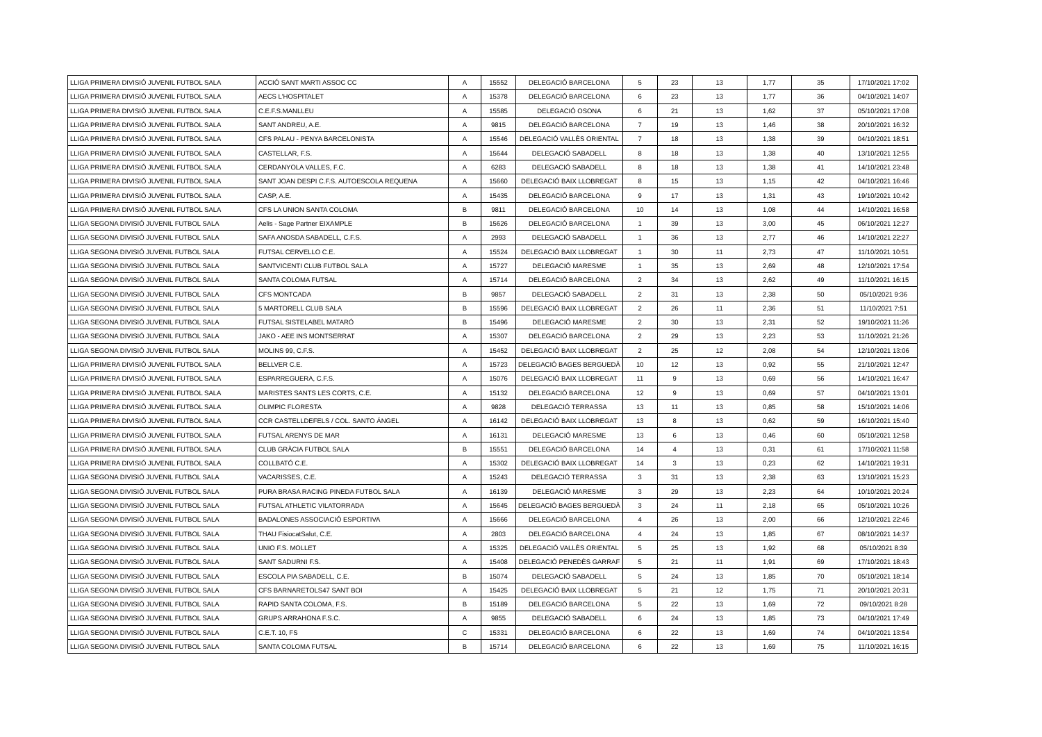| LLIGA PRIMERA DIVISIÓ JUVENIL FUTBOL SALA | ACCIÓ SANT MARTI ASSOC CC | A | 15552 | DELEGACIÓ BARCELONA | 5 | 23 | 13 | 1,77 | 35 | 17/10/2021 17:02 |
| LLIGA PRIMERA DIVISIÓ JUVENIL FUTBOL SALA | AECS L'HOSPITALET | A | 15378 | DELEGACIÓ BARCELONA | 6 | 23 | 13 | 1,77 | 36 | 04/10/2021 14:07 |
| LLIGA PRIMERA DIVISIÓ JUVENIL FUTBOL SALA | C.E.F.S.MANLLEU | A | 15585 | DELEGACIÓ OSONA | 6 | 21 | 13 | 1,62 | 37 | 05/10/2021 17:08 |
| LLIGA PRIMERA DIVISIÓ JUVENIL FUTBOL SALA | SANT ANDREU, A.E. | A | 9815 | DELEGACIÓ BARCELONA | 7 | 19 | 13 | 1,46 | 38 | 20/10/2021 16:32 |
| LLIGA PRIMERA DIVISIÓ JUVENIL FUTBOL SALA | CFS PALAU - PENYA BARCELONISTA | A | 15546 | DELEGACIÓ VALLÈS ORIENTAL | 7 | 18 | 13 | 1,38 | 39 | 04/10/2021 18:51 |
| LLIGA PRIMERA DIVISIÓ JUVENIL FUTBOL SALA | CASTELLAR, F.S. | A | 15644 | DELEGACIÓ SABADELL | 8 | 18 | 13 | 1,38 | 40 | 13/10/2021 12:55 |
| LLIGA PRIMERA DIVISIÓ JUVENIL FUTBOL SALA | CERDANYOLA VALLES, F.C. | A | 6283 | DELEGACIÓ SABADELL | 8 | 18 | 13 | 1,38 | 41 | 14/10/2021 23:48 |
| LLIGA PRIMERA DIVISIÓ JUVENIL FUTBOL SALA | SANT JOAN DESPI C.F.S. AUTOESCOLA REQUENA | A | 15660 | DELEGACIÓ BAIX LLOBREGAT | 8 | 15 | 13 | 1,15 | 42 | 04/10/2021 16:46 |
| LLIGA PRIMERA DIVISIÓ JUVENIL FUTBOL SALA | CASP, A.E. | A | 15435 | DELEGACIÓ BARCELONA | 9 | 17 | 13 | 1,31 | 43 | 19/10/2021 10:42 |
| LLIGA PRIMERA DIVISIÓ JUVENIL FUTBOL SALA | CFS LA UNION SANTA COLOMA | B | 9811 | DELEGACIÓ BARCELONA | 10 | 14 | 13 | 1,08 | 44 | 14/10/2021 16:58 |
| LLIGA SEGONA DIVISIÓ JUVENIL FUTBOL SALA | Aelis - Sage Partner EIXAMPLE | B | 15626 | DELEGACIÓ BARCELONA | 1 | 39 | 13 | 3,00 | 45 | 06/10/2021 12:27 |
| LLIGA SEGONA DIVISIÓ JUVENIL FUTBOL SALA | SAFA ANOSDA SABADELL, C.F.S. | A | 2993 | DELEGACIÓ SABADELL | 1 | 36 | 13 | 2,77 | 46 | 14/10/2021 22:27 |
| LLIGA SEGONA DIVISIÓ JUVENIL FUTBOL SALA | FUTSAL CERVELLO C.E. | A | 15524 | DELEGACIÓ BAIX LLOBREGAT | 1 | 30 | 11 | 2,73 | 47 | 11/10/2021 10:51 |
| LLIGA SEGONA DIVISIÓ JUVENIL FUTBOL SALA | SANTVICENTI CLUB FUTBOL SALA | A | 15727 | DELEGACIÓ MARESME | 1 | 35 | 13 | 2,69 | 48 | 12/10/2021 17:54 |
| LLIGA SEGONA DIVISIÓ JUVENIL FUTBOL SALA | SANTA COLOMA FUTSAL | A | 15714 | DELEGACIÓ BARCELONA | 2 | 34 | 13 | 2,62 | 49 | 11/10/2021 16:15 |
| LLIGA SEGONA DIVISIÓ JUVENIL FUTBOL SALA | CFS MONTCADA | B | 9857 | DELEGACIÓ SABADELL | 2 | 31 | 13 | 2,38 | 50 | 05/10/2021 9:36 |
| LLIGA SEGONA DIVISIÓ JUVENIL FUTBOL SALA | 5 MARTORELL CLUB SALA | B | 15596 | DELEGACIÓ BAIX LLOBREGAT | 2 | 26 | 11 | 2,36 | 51 | 11/10/2021 7:51 |
| LLIGA SEGONA DIVISIÓ JUVENIL FUTBOL SALA | FUTSAL SISTELABEL MATARÓ | B | 15496 | DELEGACIÓ MARESME | 2 | 30 | 13 | 2,31 | 52 | 19/10/2021 11:26 |
| LLIGA SEGONA DIVISIÓ JUVENIL FUTBOL SALA | JAKO - AEE INS MONTSERRAT | A | 15307 | DELEGACIÓ BARCELONA | 2 | 29 | 13 | 2,23 | 53 | 11/10/2021 21:26 |
| LLIGA SEGONA DIVISIÓ JUVENIL FUTBOL SALA | MOLINS 99, C.F.S. | A | 15452 | DELEGACIÓ BAIX LLOBREGAT | 2 | 25 | 12 | 2,08 | 54 | 12/10/2021 13:06 |
| LLIGA PRIMERA DIVISIÓ JUVENIL FUTBOL SALA | BELLVER C.E. | A | 15723 | DELEGACIÓ BAGES BERGUEDÀ | 10 | 12 | 13 | 0,92 | 55 | 21/10/2021 12:47 |
| LLIGA PRIMERA DIVISIÓ JUVENIL FUTBOL SALA | ESPARREGUERA, C.F.S. | A | 15076 | DELEGACIÓ BAIX LLOBREGAT | 11 | 9 | 13 | 0,69 | 56 | 14/10/2021 16:47 |
| LLIGA PRIMERA DIVISIÓ JUVENIL FUTBOL SALA | MARISTES SANTS LES CORTS, C.E. | A | 15132 | DELEGACIÓ BARCELONA | 12 | 9 | 13 | 0,69 | 57 | 04/10/2021 13:01 |
| LLIGA PRIMERA DIVISIÓ JUVENIL FUTBOL SALA | OLIMPIC FLORESTA | A | 9828 | DELEGACIÓ TERRASSA | 13 | 11 | 13 | 0,85 | 58 | 15/10/2021 14:06 |
| LLIGA PRIMERA DIVISIÓ JUVENIL FUTBOL SALA | CCR CASTELLDEFELS / COL. SANTO ÁNGEL | A | 16142 | DELEGACIÓ BAIX LLOBREGAT | 13 | 8 | 13 | 0,62 | 59 | 16/10/2021 15:40 |
| LLIGA PRIMERA DIVISIÓ JUVENIL FUTBOL SALA | FUTSAL ARENYS DE MAR | A | 16131 | DELEGACIÓ MARESME | 13 | 6 | 13 | 0,46 | 60 | 05/10/2021 12:58 |
| LLIGA PRIMERA DIVISIÓ JUVENIL FUTBOL SALA | CLUB GRÀCIA FUTBOL SALA | B | 15551 | DELEGACIÓ BARCELONA | 14 | 4 | 13 | 0,31 | 61 | 17/10/2021 11:58 |
| LLIGA PRIMERA DIVISIÓ JUVENIL FUTBOL SALA | COLLBATÓ C.E. | A | 15302 | DELEGACIÓ BAIX LLOBREGAT | 14 | 3 | 13 | 0,23 | 62 | 14/10/2021 19:31 |
| LLIGA SEGONA DIVISIÓ JUVENIL FUTBOL SALA | VACARISSES, C.E. | A | 15243 | DELEGACIÓ TERRASSA | 3 | 31 | 13 | 2,38 | 63 | 13/10/2021 15:23 |
| LLIGA SEGONA DIVISIÓ JUVENIL FUTBOL SALA | PURA BRASA RACING PINEDA FUTBOL SALA | A | 16139 | DELEGACIÓ MARESME | 3 | 29 | 13 | 2,23 | 64 | 10/10/2021 20:24 |
| LLIGA SEGONA DIVISIÓ JUVENIL FUTBOL SALA | FUTSAL ATHLETIC VILATORRADA | A | 15645 | DELEGACIÓ BAGES BERGUEDÀ | 3 | 24 | 11 | 2,18 | 65 | 05/10/2021 10:26 |
| LLIGA SEGONA DIVISIÓ JUVENIL FUTBOL SALA | BADALONES ASSOCIACIÓ ESPORTIVA | A | 15666 | DELEGACIÓ BARCELONA | 4 | 26 | 13 | 2,00 | 66 | 12/10/2021 22:46 |
| LLIGA SEGONA DIVISIÓ JUVENIL FUTBOL SALA | THAU FisiocatSalut, C.E. | A | 2803 | DELEGACIÓ BARCELONA | 4 | 24 | 13 | 1,85 | 67 | 08/10/2021 14:37 |
| LLIGA SEGONA DIVISIÓ JUVENIL FUTBOL SALA | UNIO F.S. MOLLET | A | 15325 | DELEGACIÓ VALLÈS ORIENTAL | 5 | 25 | 13 | 1,92 | 68 | 05/10/2021 8:39 |
| LLIGA SEGONA DIVISIÓ JUVENIL FUTBOL SALA | SANT SADURNI F.S. | A | 15408 | DELEGACIÓ PENEDÈS GARRAF | 5 | 21 | 11 | 1,91 | 69 | 17/10/2021 18:43 |
| LLIGA SEGONA DIVISIÓ JUVENIL FUTBOL SALA | ESCOLA PIA SABADELL, C.E. | B | 15074 | DELEGACIÓ SABADELL | 5 | 24 | 13 | 1,85 | 70 | 05/10/2021 18:14 |
| LLIGA SEGONA DIVISIÓ JUVENIL FUTBOL SALA | CFS BARNARETOLS47 SANT BOI | A | 15425 | DELEGACIÓ BAIX LLOBREGAT | 5 | 21 | 12 | 1,75 | 71 | 20/10/2021 20:31 |
| LLIGA SEGONA DIVISIÓ JUVENIL FUTBOL SALA | RAPID SANTA COLOMA, F.S. | B | 15189 | DELEGACIÓ BARCELONA | 5 | 22 | 13 | 1,69 | 72 | 09/10/2021 8:28 |
| LLIGA SEGONA DIVISIÓ JUVENIL FUTBOL SALA | GRUPS ARRAHONA F.S.C. | A | 9855 | DELEGACIÓ SABADELL | 6 | 24 | 13 | 1,85 | 73 | 04/10/2021 17:49 |
| LLIGA SEGONA DIVISIÓ JUVENIL FUTBOL SALA | C.E.T. 10, FS | C | 15331 | DELEGACIÓ BARCELONA | 6 | 22 | 13 | 1,69 | 74 | 04/10/2021 13:54 |
| LLIGA SEGONA DIVISIÓ JUVENIL FUTBOL SALA | SANTA COLOMA FUTSAL | B | 15714 | DELEGACIÓ BARCELONA | 6 | 22 | 13 | 1,69 | 75 | 11/10/2021 16:15 |